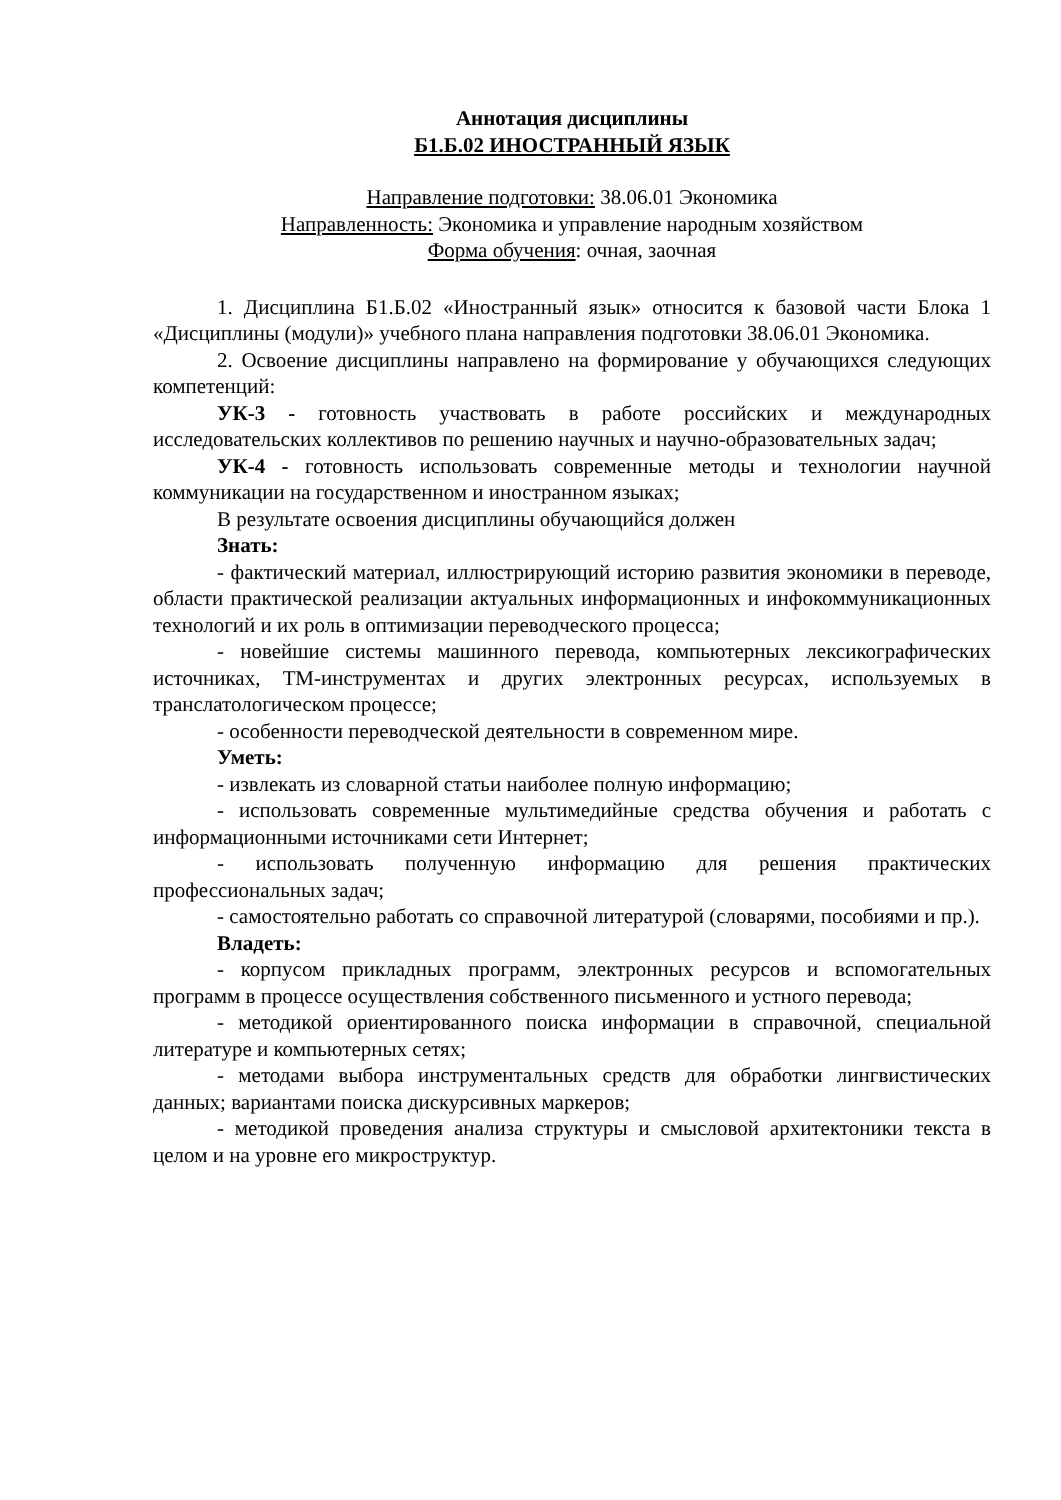Аннотация дисциплины
Б1.Б.02 ИНОСТРАННЫЙ ЯЗЫК
Направление подготовки: 38.06.01 Экономика
Направленность: Экономика и управление народным хозяйством
Форма обучения: очная, заочная
1. Дисциплина Б1.Б.02 «Иностранный язык» относится к базовой части Блока 1 «Дисциплины (модули)» учебного плана направления подготовки 38.06.01 Экономика.
2. Освоение дисциплины направлено на формирование у обучающихся следующих компетенций:
УК-3 - готовность участвовать в работе российских и международных исследовательских коллективов по решению научных и научно-образовательных задач;
УК-4 - готовность использовать современные методы и технологии научной коммуникации на государственном и иностранном языках;
В результате освоения дисциплины обучающийся должен
Знать:
- фактический материал, иллюстрирующий историю развития экономики в переводе, области практической реализации актуальных информационных и инфокоммуникационных технологий и их роль в оптимизации переводческого процесса;
- новейшие системы машинного перевода, компьютерных лексикографических источниках, ТМ-инструментах и других электронных ресурсах, используемых в транслатологическом процессе;
- особенности переводческой деятельности в современном мире.
Уметь:
- извлекать из словарной статьи наиболее полную информацию;
- использовать современные мультимедийные средства обучения и работать с информационными источниками сети Интернет;
- использовать полученную информацию для решения практических профессиональных задач;
- самостоятельно работать со справочной литературой (словарями, пособиями и пр.).
Владеть:
- корпусом прикладных программ, электронных ресурсов и вспомогательных программ в процессе осуществления собственного письменного и устного перевода;
- методикой ориентированного поиска информации в справочной, специальной литературе и компьютерных сетях;
- методами выбора инструментальных средств для обработки лингвистических данных; вариантами поиска дискурсивных маркеров;
- методикой проведения анализа структуры и смысловой архитектоники текста в целом и на уровне его микроструктур.